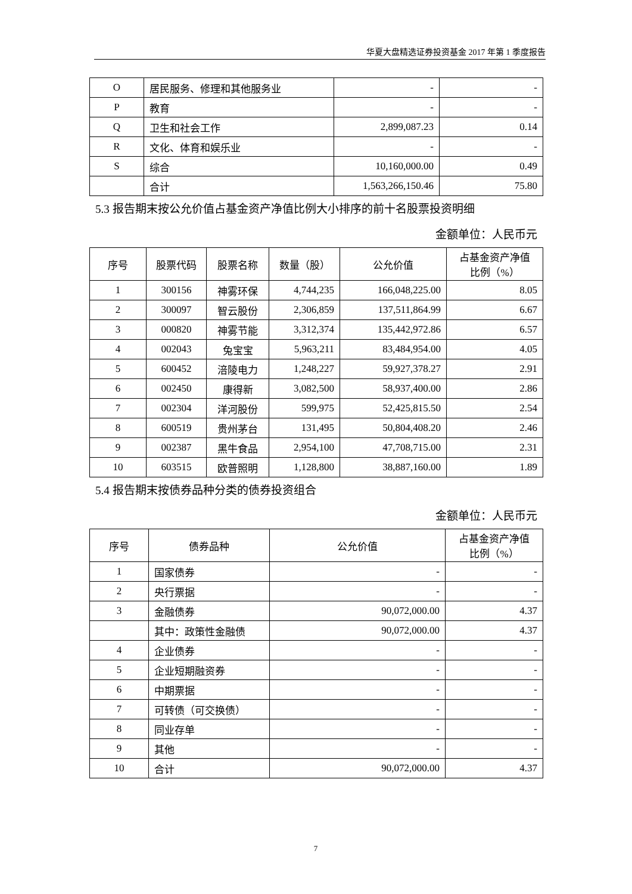华夏大盘精选证券投资基金 2017 年第 1 季度报告
| O | 居民服务、修理和其他服务业 | - | - |
| P | 教育 | - | - |
| Q | 卫生和社会工作 | 2,899,087.23 | 0.14 |
| R | 文化、体育和娱乐业 | - | - |
| S | 综合 | 10,160,000.00 | 0.49 |
| | 合计 | 1,563,266,150.46 | 75.80 |
5.3 报告期末按公允价值占基金资产净值比例大小排序的前十名股票投资明细
金额单位：人民币元
| 序号 | 股票代码 | 股票名称 | 数量（股） | 公允价值 | 占基金资产净值 比例（%） |
| --- | --- | --- | --- | --- | --- |
| 1 | 300156 | 神雾环保 | 4,744,235 | 166,048,225.00 | 8.05 |
| 2 | 300097 | 智云股份 | 2,306,859 | 137,511,864.99 | 6.67 |
| 3 | 000820 | 神雾节能 | 3,312,374 | 135,442,972.86 | 6.57 |
| 4 | 002043 | 兔宝宝 | 5,963,211 | 83,484,954.00 | 4.05 |
| 5 | 600452 | 涪陵电力 | 1,248,227 | 59,927,378.27 | 2.91 |
| 6 | 002450 | 康得新 | 3,082,500 | 58,937,400.00 | 2.86 |
| 7 | 002304 | 洋河股份 | 599,975 | 52,425,815.50 | 2.54 |
| 8 | 600519 | 贵州茅台 | 131,495 | 50,804,408.20 | 2.46 |
| 9 | 002387 | 黑牛食品 | 2,954,100 | 47,708,715.00 | 2.31 |
| 10 | 603515 | 欧普照明 | 1,128,800 | 38,887,160.00 | 1.89 |
5.4 报告期末按债券品种分类的债券投资组合
金额单位：人民币元
| 序号 | 债券品种 | 公允价值 | 占基金资产净值 比例（%） |
| --- | --- | --- | --- |
| 1 | 国家债券 | - | - |
| 2 | 央行票据 | - | - |
| 3 | 金融债券 | 90,072,000.00 | 4.37 |
| | 其中：政策性金融债 | 90,072,000.00 | 4.37 |
| 4 | 企业债券 | - | - |
| 5 | 企业短期融资券 | - | - |
| 6 | 中期票据 | - | - |
| 7 | 可转债（可交换债） | - | - |
| 8 | 同业存单 | - | - |
| 9 | 其他 | - | - |
| 10 | 合计 | 90,072,000.00 | 4.37 |
7